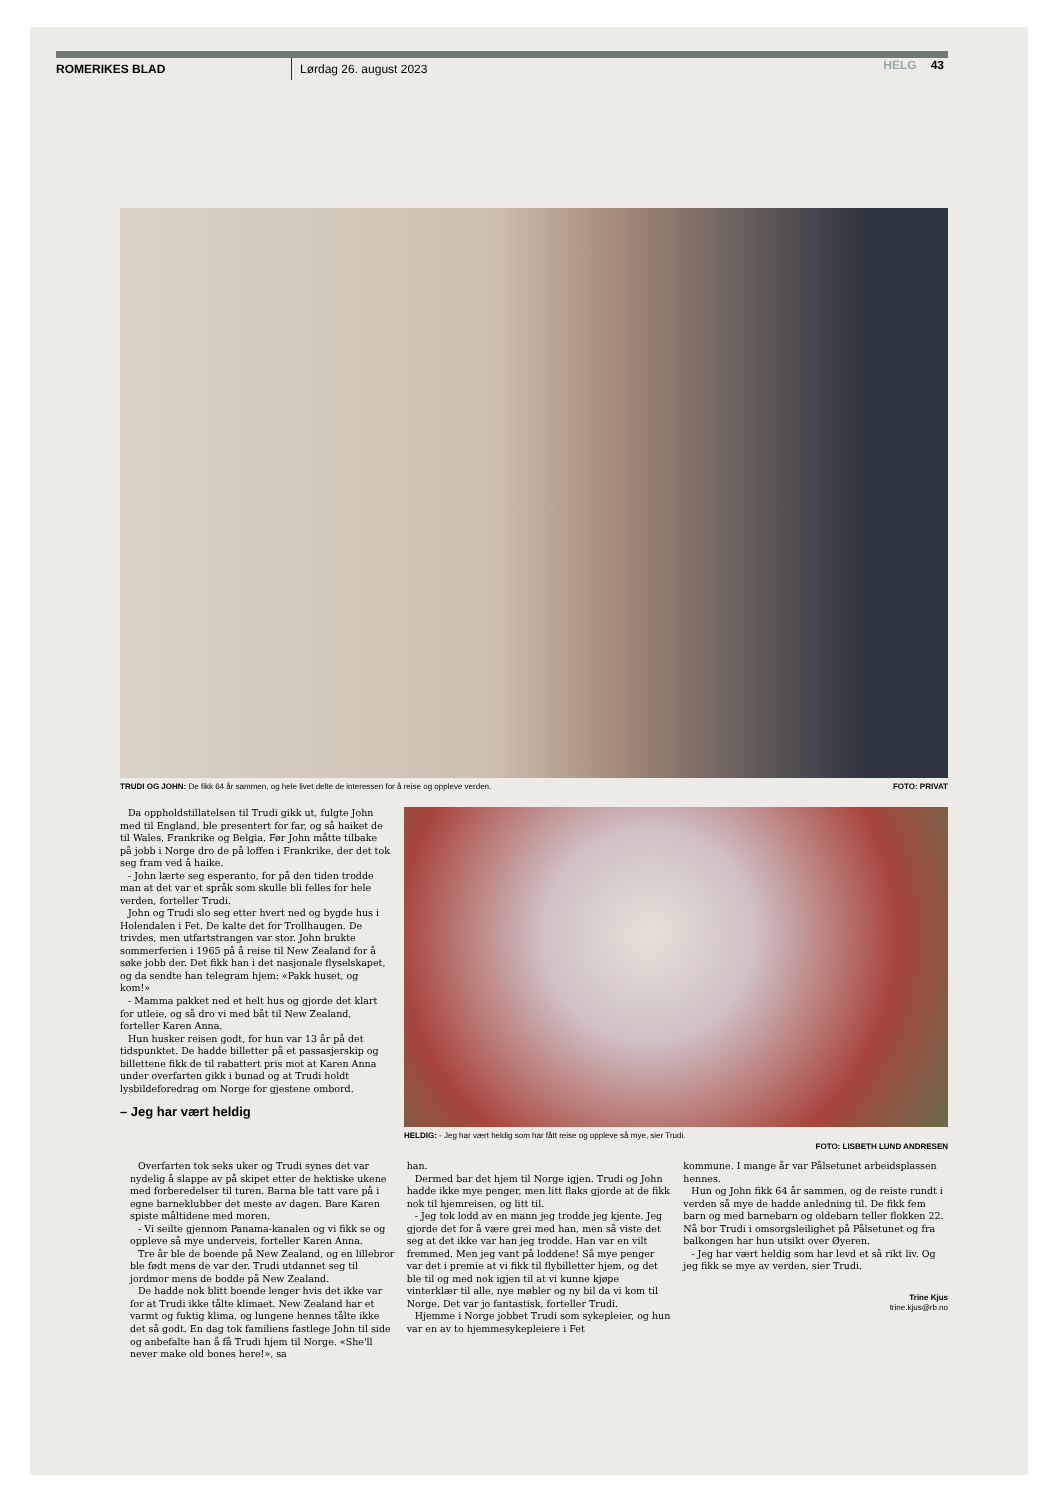ROMERIKES BLAD Lørdag 26. august 2023 HELG 43
TRUDI OG JOHN: De fikk 64 år sammen, og hele livet delte de interessen for å reise og oppleve verden. FOTO: PRIVAT
Da oppholdstillatelsen til Trudi gikk ut, fulgte John med til England, ble presentert for far, og så haiket de til Wales, Frankrike og Belgia. Før John måtte tilbake på jobb i Norge dro de på loffen i Frankrike, der det tok seg fram ved å haike.
- John lærte seg esperanto, for på den tiden trodde man at det var et språk som skulle bli felles for hele verden, forteller Trudi.
John og Trudi slo seg etter hvert ned og bygde hus i Holendalen i Fet. De kalte det for Trollhaugen. De trivdes, men utfartstrangen var stor. John brukte sommerferien i 1965 på å reise til New Zealand for å søke jobb der. Det fikk han i det nasjonale flyselskapet, og da sendte han telegram hjem: «Pakk huset, og kom!»
- Mamma pakket ned et helt hus og gjorde det klart for utleie, og så dro vi med båt til New Zealand, forteller Karen Anna.
Hun husker reisen godt, for hun var 13 år på det tidspunktet. De hadde billetter på et passasjerskip og billettene fikk de til rabattert pris mot at Karen Anna under overfarten gikk i bunad og at Trudi holdt lysbildeforedrag om Norge for gjestene ombord.
– Jeg har vært heldig
HELDIG: - Jeg har vært heldig som har fått reise og oppleve så mye, sier Trudi.
FOTO: LISBETH LUND ANDRESEN
Overfarten tok seks uker og Trudi synes det var nydelig å slappe av på skipet etter de hektiske ukene med forberedelser til turen. Barna ble tatt vare på i egne barneklubber det meste av dagen. Bare Karen spiste måltidene med moren.
- Vi seilte gjennom Panama-kanalen og vi fikk se og oppleve så mye underveis, forteller Karen Anna.
Tre år ble de boende på New Zealand, og en lillebror ble født mens de var der. Trudi utdannet seg til jordmor mens de bodde på New Zealand.
De hadde nok blitt boende lenger hvis det ikke var for at Trudi ikke tålte klimaet. New Zealand har et varmt og fuktig klima, og lungene hennes tålte ikke det så godt. En dag tok familiens fastlege John til side og anbefalte han å få Trudi hjem til Norge. «She'll never make old bones here!», sa
han.
Dermed bar det hjem til Norge igjen. Trudi og John hadde ikke mye penger, men litt flaks gjorde at de fikk nok til hjemreisen, og litt til.
- Jeg tok lodd av en mann jeg trodde jeg kjente. Jeg gjorde det for å være grei med han, men så viste det seg at det ikke var han jeg trodde. Han var en vilt fremmed. Men jeg vant på loddene! Så mye penger var det i premie at vi fikk til flybilletter hjem, og det ble til og med nok igjen til at vi kunne kjøpe vinterklær til alle, nye møbler og ny bil da vi kom til Norge. Det var jo fantastisk, forteller Trudi.
Hjemme i Norge jobbet Trudi som sykepleier, og hun var en av to hjemmesykepleiere i Fet
kommune. I mange år var Pålsetunet arbeidsplassen hennes.
Hun og John fikk 64 år sammen, og de reiste rundt i verden så mye de hadde anledning til. De fikk fem barn og med barnebarn og oldebarn teller flokken 22. Nå bor Trudi i omsorgsleilighet på Pålsetunet og fra balkongen har hun utsikt over Øyeren.
- Jeg har vært heldig som har levd et så rikt liv. Og jeg fikk se mye av verden, sier Trudi.
Trine Kjus
trine.kjus@rb.no